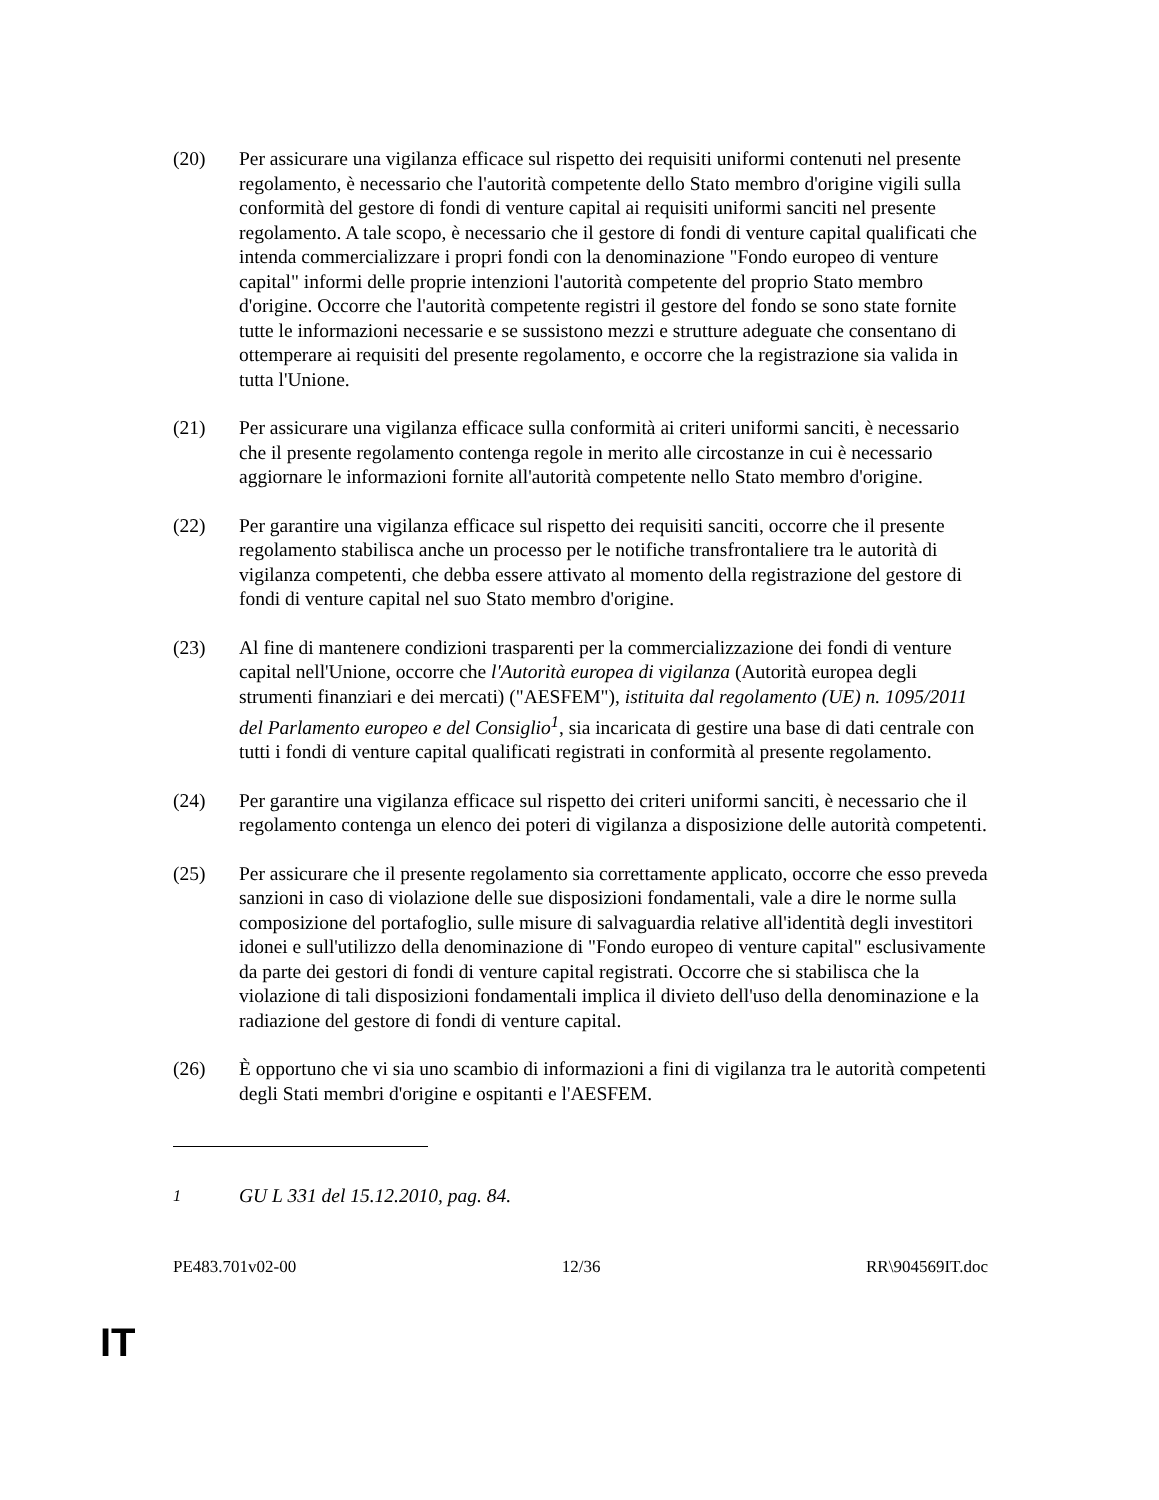(20) Per assicurare una vigilanza efficace sul rispetto dei requisiti uniformi contenuti nel presente regolamento, è necessario che l'autorità competente dello Stato membro d'origine vigili sulla conformità del gestore di fondi di venture capital ai requisiti uniformi sanciti nel presente regolamento. A tale scopo, è necessario che il gestore di fondi di venture capital qualificati che intenda commercializzare i propri fondi con la denominazione "Fondo europeo di venture capital" informi delle proprie intenzioni l'autorità competente del proprio Stato membro d'origine. Occorre che l'autorità competente registri il gestore del fondo se sono state fornite tutte le informazioni necessarie e se sussistono mezzi e strutture adeguate che consentano di ottemperare ai requisiti del presente regolamento, e occorre che la registrazione sia valida in tutta l'Unione.
(21) Per assicurare una vigilanza efficace sulla conformità ai criteri uniformi sanciti, è necessario che il presente regolamento contenga regole in merito alle circostanze in cui è necessario aggiornare le informazioni fornite all'autorità competente nello Stato membro d'origine.
(22) Per garantire una vigilanza efficace sul rispetto dei requisiti sanciti, occorre che il presente regolamento stabilisca anche un processo per le notifiche transfrontaliere tra le autorità di vigilanza competenti, che debba essere attivato al momento della registrazione del gestore di fondi di venture capital nel suo Stato membro d'origine.
(23) Al fine di mantenere condizioni trasparenti per la commercializzazione dei fondi di venture capital nell'Unione, occorre che l'Autorità europea di vigilanza (Autorità europea degli strumenti finanziari e dei mercati) ("AESFEM"), istituita dal regolamento (UE) n. 1095/2011 del Parlamento europeo e del Consiglio<sup>1</sup>, sia incaricata di gestire una base di dati centrale con tutti i fondi di venture capital qualificati registrati in conformità al presente regolamento.
(24) Per garantire una vigilanza efficace sul rispetto dei criteri uniformi sanciti, è necessario che il regolamento contenga un elenco dei poteri di vigilanza a disposizione delle autorità competenti.
(25) Per assicurare che il presente regolamento sia correttamente applicato, occorre che esso preveda sanzioni in caso di violazione delle sue disposizioni fondamentali, vale a dire le norme sulla composizione del portafoglio, sulle misure di salvaguardia relative all'identità degli investitori idonei e sull'utilizzo della denominazione di "Fondo europeo di venture capital" esclusivamente da parte dei gestori di fondi di venture capital registrati. Occorre che si stabilisca che la violazione di tali disposizioni fondamentali implica il divieto dell'uso della denominazione e la radiazione del gestore di fondi di venture capital.
(26) È opportuno che vi sia uno scambio di informazioni a fini di vigilanza tra le autorità competenti degli Stati membri d'origine e ospitanti e l'AESFEM.
<sup>1</sup> GU L 331 del 15.12.2010, pag. 84.
PE483.701v02-00 12/36 RR\904569IT.doc
IT